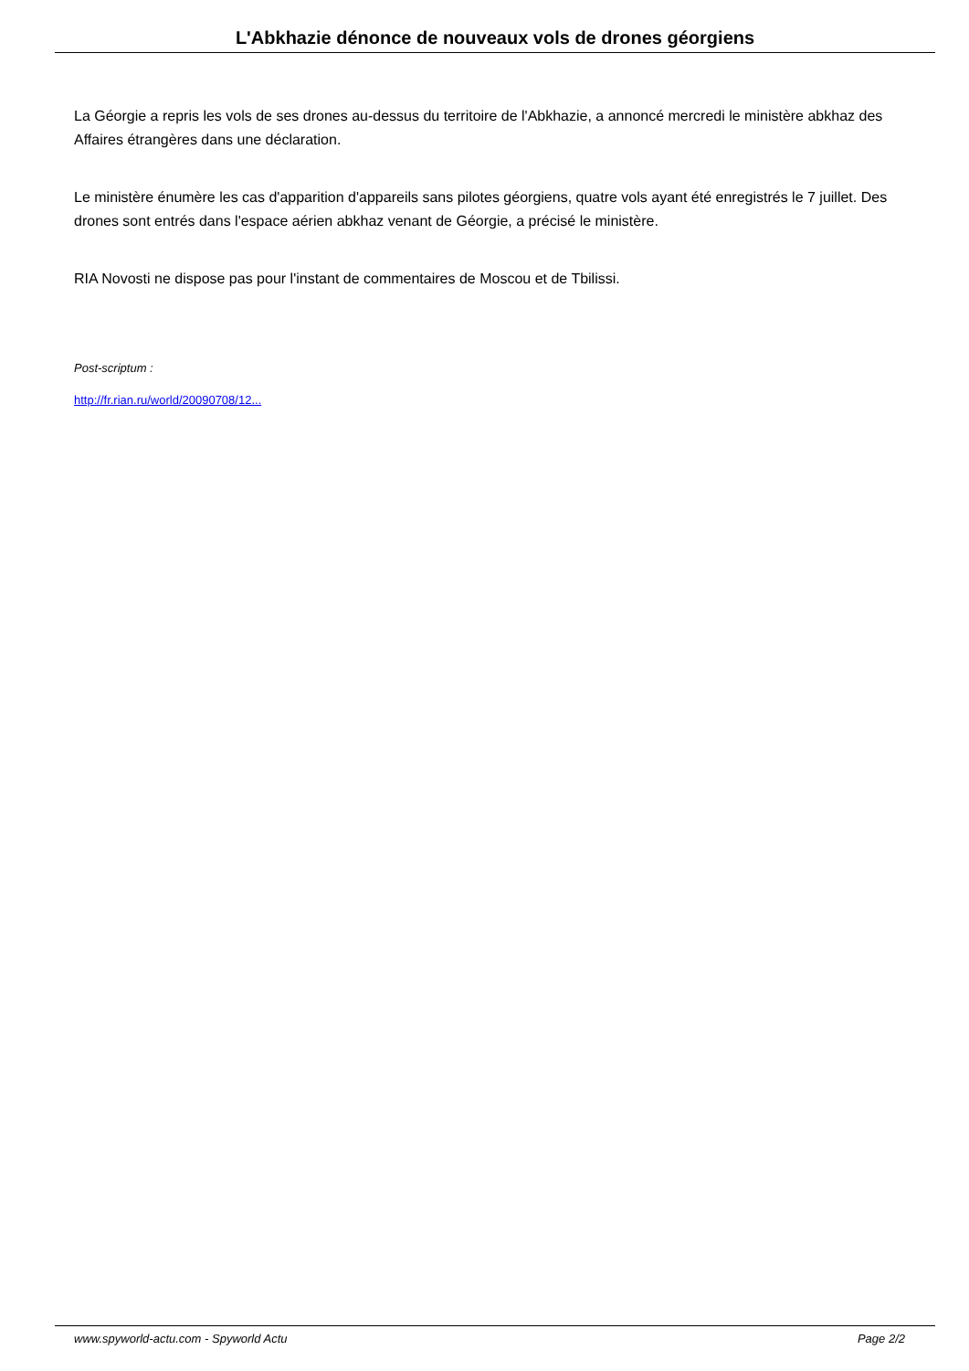L'Abkhazie dénonce de nouveaux vols de drones géorgiens
La Géorgie a repris les vols de ses drones au-dessus du territoire de l'Abkhazie, a annoncé mercredi le ministère abkhaz des Affaires étrangères dans une déclaration.
Le ministère énumère les cas d'apparition d'appareils sans pilotes géorgiens, quatre vols ayant été enregistrés le 7 juillet. Des drones sont entrés dans l'espace aérien abkhaz venant de Géorgie, a précisé le ministère.
RIA Novosti ne dispose pas pour l'instant de commentaires de Moscou et de Tbilissi.
Post-scriptum :
http://fr.rian.ru/world/20090708/12...
www.spyworld-actu.com - Spyworld Actu Page 2/2